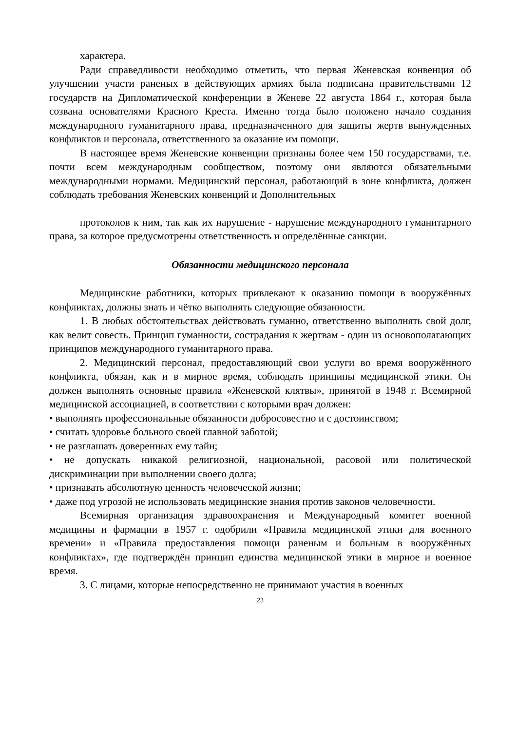характера.
Ради справедливости необходимо отметить, что первая Женевская конвенция об улучшении участи раненых в действующих армиях была подписана правительствами 12 государств на Дипломатической конференции в Женеве 22 августа 1864 г., которая была созвана основателями Красного Креста. Именно тогда было положено начало создания международного гуманитарного права, предназначенного для защиты жертв вынужденных конфликтов и персонала, ответственного за оказание им помощи.
В настоящее время Женевские конвенции признаны более чем 150 государствами, т.е. почти всем международным сообществом, поэтому они являются обязательными международными нормами. Медицинский персонал, работающий в зоне конфликта, должен соблюдать требования Женевских конвенций и Дополнительных
протоколов к ним, так как их нарушение - нарушение международного гуманитарного права, за которое предусмотрены ответственность и определённые санкции.
Обязанности медицинского персонала
Медицинские работники, которых привлекают к оказанию помощи в вооружённых конфликтах, должны знать и чётко выполнять следующие обязанности.
1. В любых обстоятельствах действовать гуманно, ответственно выполнять свой долг, как велит совесть. Принцип гуманности, сострадания к жертвам - один из основополагающих принципов международного гуманитарного права.
2. Медицинский персонал, предоставляющий свои услуги во время вооружённого конфликта, обязан, как и в мирное время, соблюдать принципы медицинской этики. Он должен выполнять основные правила «Женевской клятвы», принятой в 1948 г. Всемирной медицинской ассоциацией, в соответствии с которыми врач должен:
• выполнять профессиональные обязанности добросовестно и с достоинством;
• считать здоровье больного своей главной заботой;
• не разглашать доверенных ему тайн;
• не допускать никакой религиозной, национальной, расовой или политической дискриминации при выполнении своего долга;
• признавать абсолютную ценность человеческой жизни;
• даже под угрозой не использовать медицинские знания против законов человечности.
Всемирная организация здравоохранения и Международный комитет военной медицины и фармации в 1957 г. одобрили «Правила медицинской этики для военного времени» и «Правила предоставления помощи раненым и больным в вооружённых конфликтах», где подтверждён принцип единства медицинской этики в мирное и военное время.
3. С лицами, которые непосредственно не принимают участия в военных
23